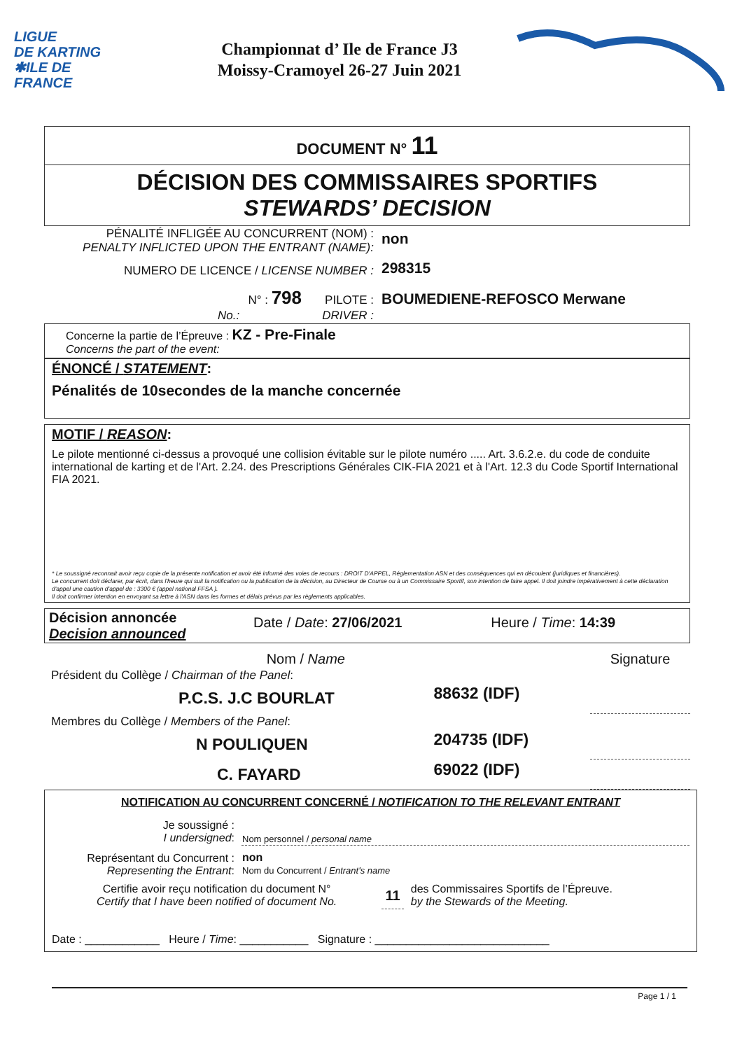LIGUE
DE KARTING
✱ILE DE
FRANCE
Championnat d’ Ile de France J3
Moissy-Cramoyel 26-27 Juin 2021
DOCUMENT N° 11
DÉCISION DES COMMISSAIRES SPORTIFS
STEWARDS’ DECISION
| PÉNALITÉ INFLIGÉE AU CONCURRENT (NOM) : PENALTY INFLICTED UPON THE ENTRANT (NAME): | non |
| NUMERO DE LICENCE / LICENSE NUMBER : | 298315 |
| N° : 798 PILOTE : No.: DRIVER : | BOUMEDIENE-REFOSCO Merwane |
Concerne la partie de l’Épreuve : KZ - Pre-Finale
Concerns the part of the event:
ÉNONCÉ / STATEMENT:
Pénalités de 10secondes de la manche concernée
MOTIF / REASON:
Le pilote mentionné ci-dessus a provoqué une collision évitable sur le pilote numéro ..... Art. 3.6.2.e. du code de conduite international de karting et de l'Art. 2.24. des Prescriptions Générales CIK-FIA 2021 et à l'Art. 12.3 du Code Sportif International FIA 2021.
* Le soussigné reconnait avoir reçu copie de la présente notification et avoir été informé des voies de recours : DROIT D'APPEL, Réglementation ASN et des conséquences qui en découlent (juridiques et financières).
Le concurrent doit déclarer, par écrit, dans l'heure qui suit la notification ou la publication de la décision, au Directeur de Course ou à un Commissaire Sportif, son intention de faire appel. Il doit joindre impérativement à cette déclaration d'appel une caution d'appel de : 3300 € (appel national FFSA ).
Il doit confirmer intention en envoyant sa lettre à l'ASN dans les formes et délais prévus par les règlements applicables.
| Décision annoncée Decision announced | Date / Date : 27/06/2021 | Heure / Time : 14:39 |
| | Nom / Name | | Signature |
| Président du Collège / Chairman of the Panel : | | | |
| | P.C.S. J.C BOURLAT | 88632 (IDF) | |
| Membres du Collège / Members of the Panel : | | | |
| | N POULIQUEN | 204735 (IDF) | |
| | C. FAYARD | 69022 (IDF) | |
NOTIFICATION AU CONCURRENT CONCERNÉ / NOTIFICATION TO THE RELEVANT ENTRANT
| Je soussigné : I undersigned : | Nom personnel / personal name |
| Représentant du Concurrent : Representing the Entrant : | non Nom du Concurrent / Entrant's name |
| Certifie avoir reçu notification du document N° Certify that I have been notified of document No. | 11 | des Commissaires Sportifs de l’Épreuve. by the Stewards of the Meeting. |
Date : ____________ Heure / Time: ___________ Signature : ____________________________
Page 1 / 1